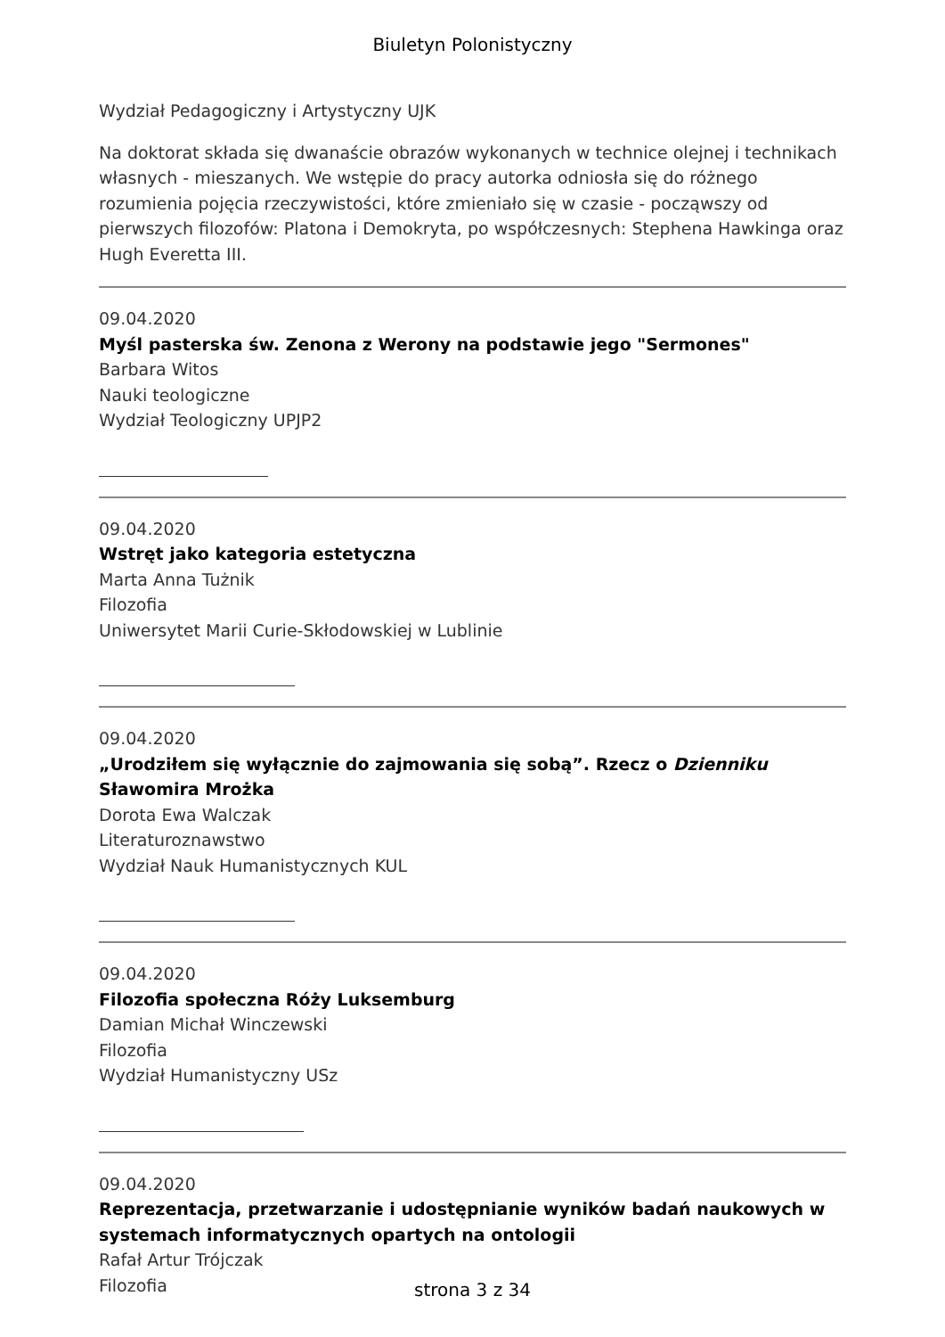Biuletyn Polonistyczny
Wydział Pedagogiczny i Artystyczny UJK
Na doktorat składa się dwanaście obrazów wykonanych w technice olejnej i technikach własnych - mieszanych. We wstępie do pracy autorka odniosła się do różnego rozumienia pojęcia rzeczywistości, które zmieniało się w czasie - począwszy od pierwszych filozofów: Platona i Demokryta, po współczesnych: Stephena Hawkinga oraz Hugh Everetta III.
09.04.2020
Myśl pasterska św. Zenona z Werony na podstawie jego "Sermones"
Barbara Witos
Nauki teologiczne
Wydział Teologiczny UPJP2
09.04.2020
Wstręt jako kategoria estetyczna
Marta Anna Tużnik
Filozofia
Uniwersytet Marii Curie-Skłodowskiej w Lublinie
09.04.2020
„Urodziłem się wyłącznie do zajmowania się sobą”. Rzecz o Dzienniku Sławomira Mrożka
Dorota Ewa Walczak
Literaturoznawstwo
Wydział Nauk Humanistycznych KUL
09.04.2020
Filozofia społeczna Róży Luksemburg
Damian Michał Winczewski
Filozofia
Wydział Humanistyczny USz
09.04.2020
Reprezentacja, przetwarzanie i udostępnianie wyników badań naukowych w systemach informatycznych opartych na ontologii
Rafał Artur Trójczak
Filozofia
strona 3 z 34